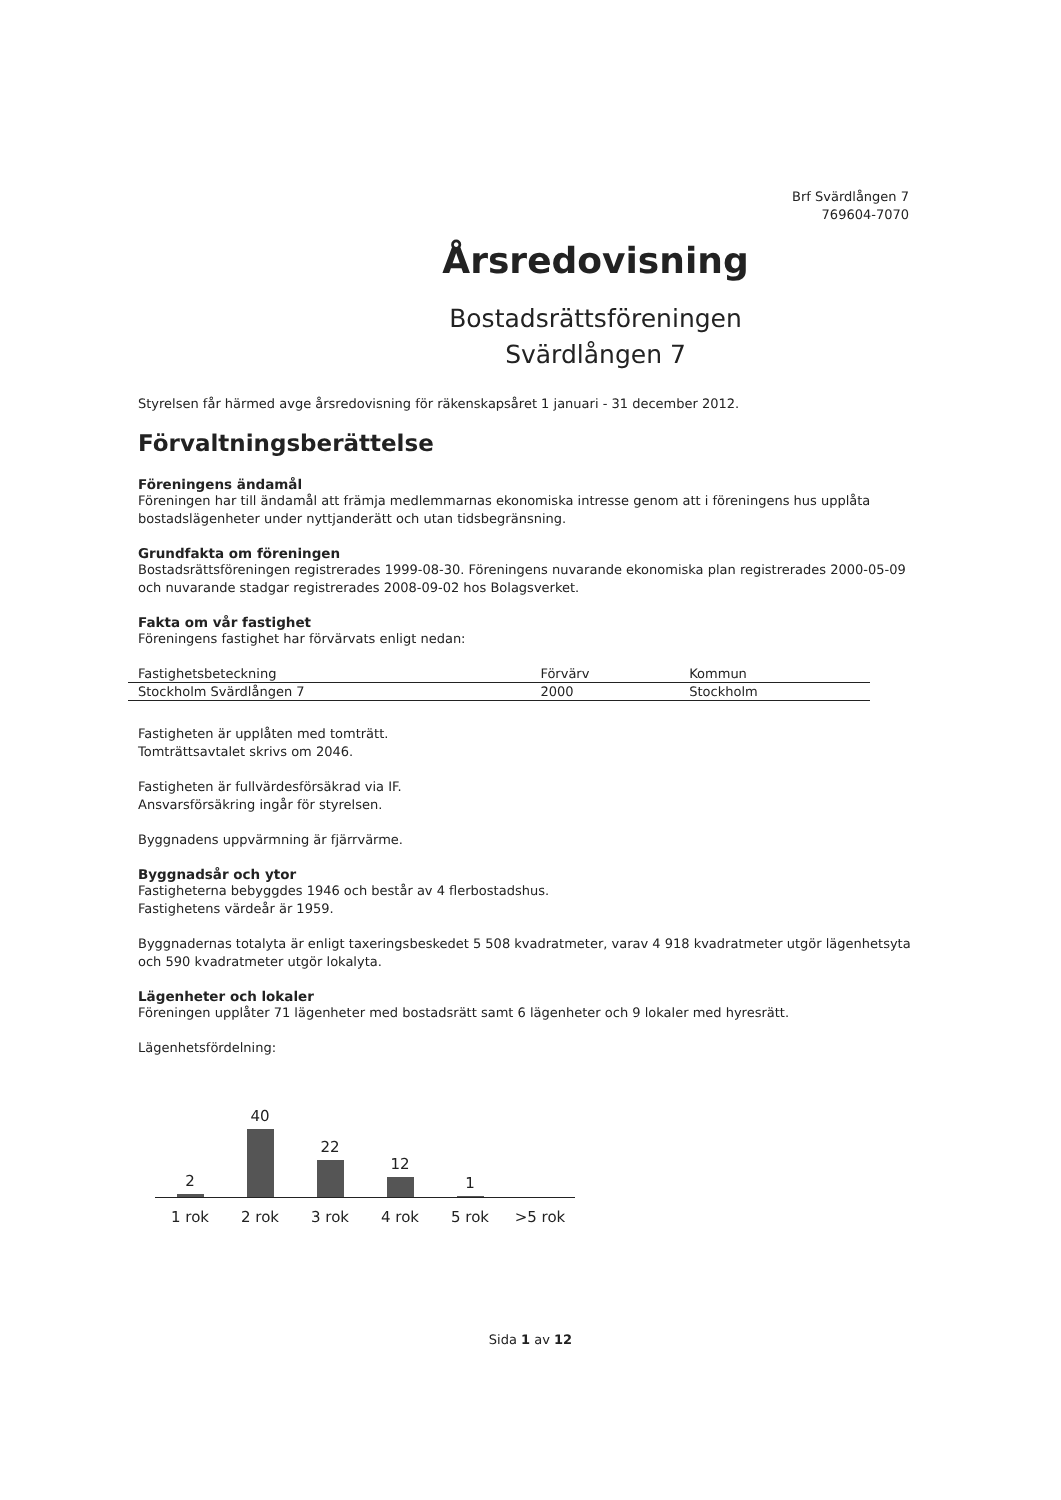Brf Svärdlången 7
769604-7070
Årsredovisning
Bostadsrättsföreningen
Svärdlången 7
Styrelsen får härmed avge årsredovisning för räkenskapsåret 1 januari - 31 december 2012.
Förvaltningsberättelse
Föreningens ändamål
Föreningen har till ändamål att främja medlemmarnas ekonomiska intresse genom att i föreningens hus upplåta bostadslägenheter under nyttjanderätt och utan tidsbegränsning.
Grundfakta om föreningen
Bostadsrättsföreningen registrerades 1999-08-30. Föreningens nuvarande ekonomiska plan registrerades 2000-05-09 och nuvarande stadgar registrerades 2008-09-02 hos Bolagsverket.
Fakta om vår fastighet
Föreningens fastighet har förvärvats enligt nedan:
| Fastighetsbeteckning | Förvärv | Kommun |
| --- | --- | --- |
| Stockholm Svärdlången 7 | 2000 | Stockholm |
Fastigheten är upplåten med tomträtt.
Tomträttsavtalet skrivs om 2046.
Fastigheten är fullvärdesförsäkrad via IF.
Ansvarsförsäkring ingår för styrelsen.
Byggnadens uppvärmning är fjärrvärme.
Byggnadsår och ytor
Fastigheterna bebyggdes 1946 och består av 4 flerbostadshus.
Fastighetens värdeår är 1959.
Byggnadernas totalyta är enligt taxeringsbeskedet 5 508 kvadratmeter, varav 4 918 kvadratmeter utgör lägenhetsyta och 590 kvadratmeter utgör lokalyta.
Lägenheter och lokaler
Föreningen upplåter 71 lägenheter med bostadsrätt samt 6 lägenheter och 9 lokaler med hyresrätt.
Lägenhetsfördelning:
2
40
22
12
1
1 rok 2 rok 3 rok 4 rok 5 rok >5 rok
Sida 1 av 12